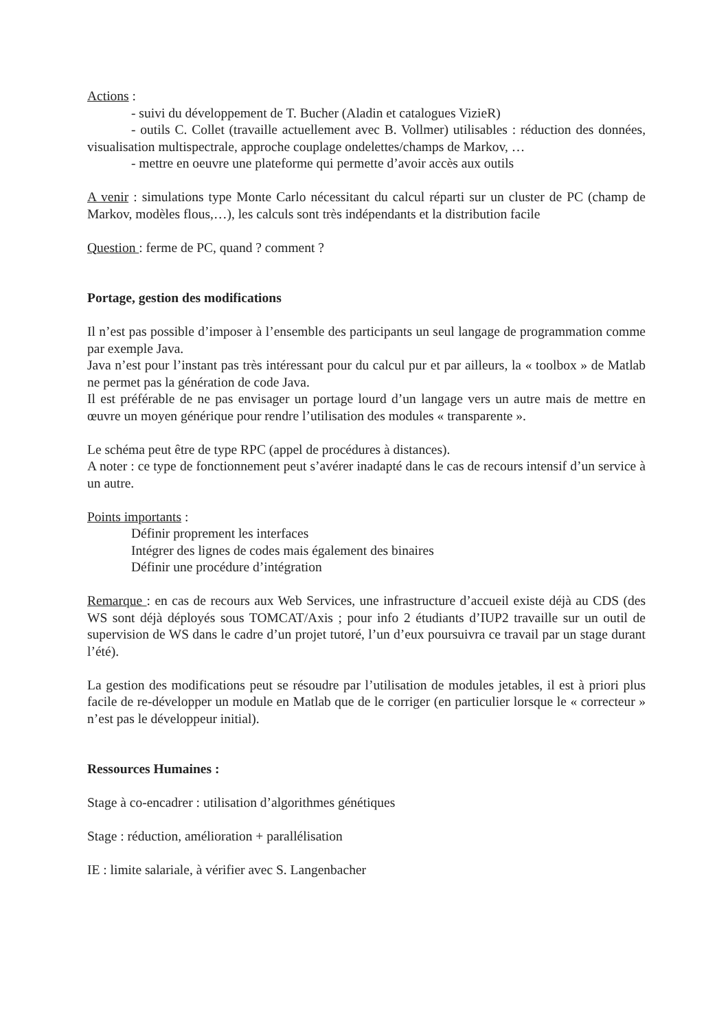Actions :
- suivi du développement de T. Bucher (Aladin et catalogues VizieR)
- outils C. Collet (travaille actuellement avec B. Vollmer) utilisables : réduction des données, visualisation multispectrale, approche couplage ondelettes/champs de Markov, …
- mettre en oeuvre une plateforme qui permette d’avoir accès aux outils
A venir : simulations type Monte Carlo nécessitant du calcul réparti sur un cluster de PC (champ de Markov, modèles flous,…), les calculs sont très indépendants et la distribution facile
Question : ferme de PC, quand ? comment ?
Portage, gestion des modifications
Il n’est pas possible d’imposer à l’ensemble des participants un seul langage de programmation comme par exemple Java.
Java n’est pour l’instant pas très intéressant pour du calcul pur et par ailleurs, la « toolbox » de Matlab ne permet pas la génération de code Java.
Il est préférable de ne pas envisager un portage lourd d’un langage vers un autre mais de mettre en œuvre un moyen générique pour rendre l’utilisation des modules « transparente ».
Le schéma peut être de type RPC (appel de procédures à distances).
A noter : ce type de fonctionnement peut s’avérer inadapté dans le cas de recours intensif d’un service à un autre.
Points importants :
Définir proprement les interfaces
Intégrer des lignes de codes mais également des binaires
Définir une procédure d’intégration
Remarque : en cas de recours aux Web Services, une infrastructure d’accueil existe déjà au CDS (des WS sont déjà déployés sous TOMCAT/Axis ; pour info 2 étudiants d’IUP2 travaille sur un outil de supervision de WS dans le cadre d’un projet tutoré, l’un d’eux poursuivra ce travail par un stage durant l’été).
La gestion des modifications peut se résoudre par l’utilisation de modules jetables, il est à priori plus facile de re-développer un module en Matlab que de le corriger (en particulier lorsque le « correcteur » n’est pas le développeur initial).
Ressources Humaines :
Stage à co-encadrer : utilisation d’algorithmes génétiques
Stage : réduction, amélioration + parallélisation
IE : limite salariale, à vérifier avec S. Langenbacher